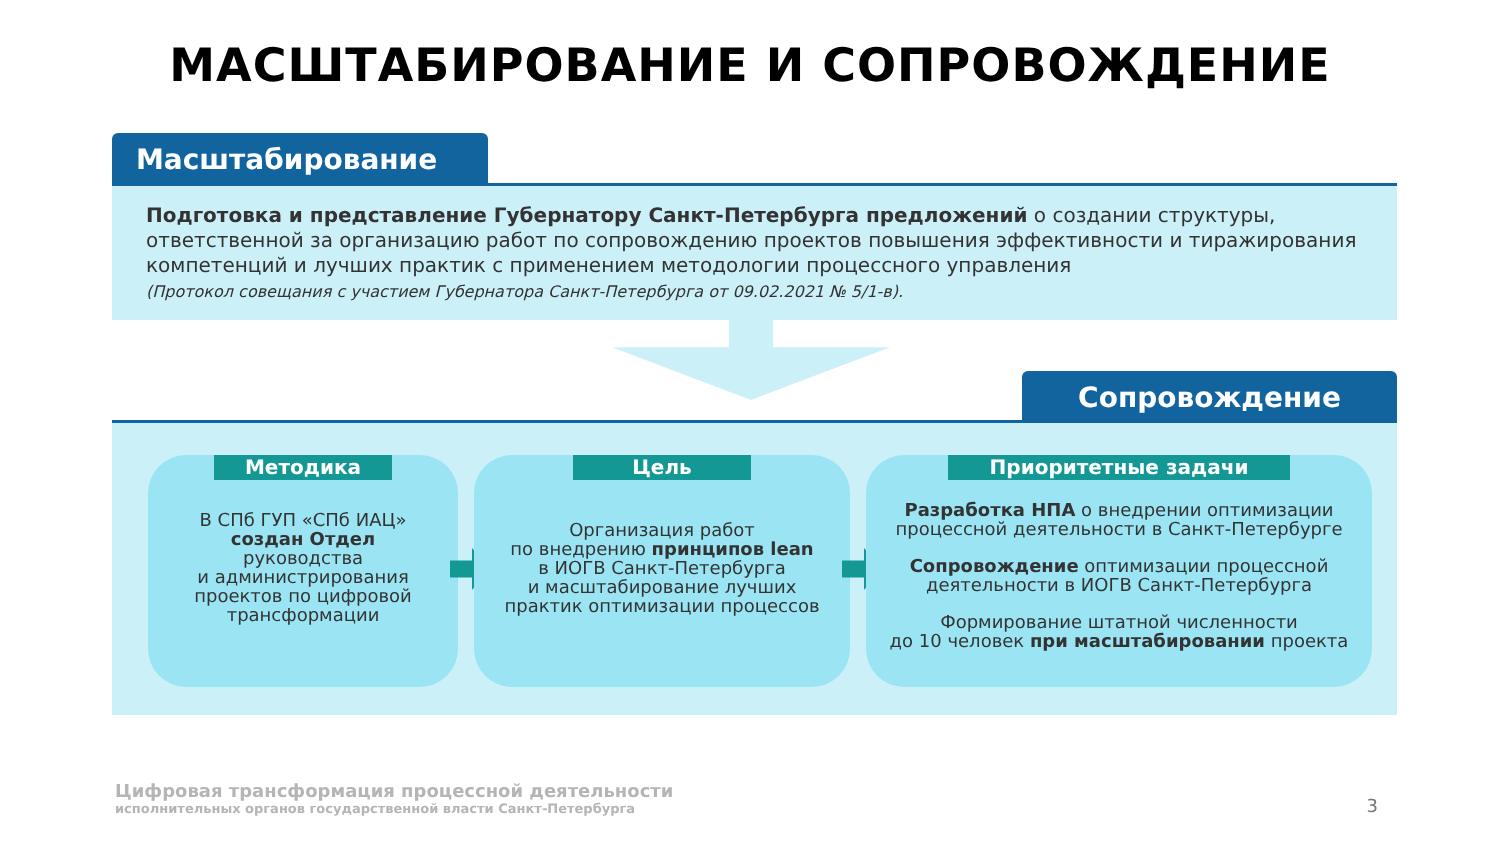МАСШТАБИРОВАНИЕ И СОПРОВОЖДЕНИЕ
Масштабирование
Подготовка и представление Губернатору Санкт-Петербурга предложений о создании структуры, ответственной за организацию работ по сопровождению проектов повышения эффективности и тиражирования компетенций и лучших практик с применением методологии процессного управления
(Протокол совещания с участием Губернатора Санкт-Петербурга от 09.02.2021 № 5/1-в).
Сопровождение
Методика
В СПб ГУП «СПб ИАЦ»
создан Отдел
руководства
и администрирования
проектов по цифровой
трансформации
Цель
Организация работ
по внедрению принципов lean
в ИОГВ Санкт-Петербурга
и масштабирование лучших
практик оптимизации процессов
Приоритетные задачи
Разработка НПА о внедрении оптимизации процессной деятельности в Санкт-Петербурге
Сопровождение оптимизации процессной деятельности в ИОГВ Санкт-Петербурга
Формирование штатной численности
до 10 человек при масштабировании проекта
Цифровая трансформация процессной деятельности
исполнительных органов государственной власти Санкт-Петербурга
3